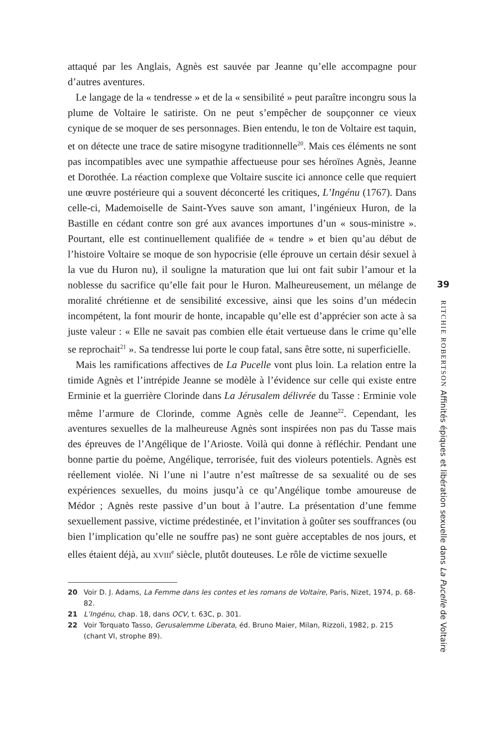attaqué par les Anglais, Agnès est sauvée par Jeanne qu’elle accompagne pour d’autres aventures.
Le langage de la « tendresse » et de la « sensibilité » peut paraître incongru sous la plume de Voltaire le satiriste. On ne peut s’empêcher de soupçonner ce vieux cynique de se moquer de ses personnages. Bien entendu, le ton de Voltaire est taquin, et on détecte une trace de satire misogyne traditionnelle<sup>20</sup>. Mais ces éléments ne sont pas incompatibles avec une sympathie affectueuse pour ses héroïnes Agnès, Jeanne et Dorothée. La réaction complexe que Voltaire suscite ici annonce celle que requiert une œuvre postérieure qui a souvent déconcerté les critiques, L’Ingénu (1767). Dans celle-ci, Mademoiselle de Saint-Yves sauve son amant, l’ingénieux Huron, de la Bastille en cédant contre son gré aux avances importunes d’un « sous-ministre ». Pourtant, elle est continuellement qualifiée de « tendre » et bien qu’au début de l’histoire Voltaire se moque de son hypocrisie (elle éprouve un certain désir sexuel à la vue du Huron nu), il souligne la maturation que lui ont fait subir l’amour et la noblesse du sacrifice qu’elle fait pour le Huron. Malheureusement, un mélange de moralité chrétienne et de sensibilité excessive, ainsi que les soins d’un médecin incompétent, la font mourir de honte, incapable qu’elle est d’apprécier son acte à sa juste valeur : « Elle ne savait pas combien elle était vertueuse dans le crime qu’elle se reprochait<sup>21</sup> ». Sa tendresse lui porte le coup fatal, sans être sotte, ni superficielle.
Mais les ramifications affectives de La Pucelle vont plus loin. La relation entre la timide Agnès et l’intrépide Jeanne se modèle à l’évidence sur celle qui existe entre Erminie et la guerrière Clorinde dans La Jérusalem délivrée du Tasse : Erminie vole même l’armure de Clorinde, comme Agnès celle de Jeanne<sup>22</sup>. Cependant, les aventures sexuelles de la malheureuse Agnès sont inspirées non pas du Tasse mais des épreuves de l’Angélique de l’Arioste. Voilà qui donne à réfléchir. Pendant une bonne partie du poème, Angélique, terrorisée, fuit des violeurs potentiels. Agnès est réellement violée. Ni l’une ni l’autre n’est maîtresse de sa sexualité ou de ses expériences sexuelles, du moins jusqu’à ce qu’Angélique tombe amoureuse de Médor ; Agnès reste passive d’un bout à l’autre. La présentation d’une femme sexuellement passive, victime prédestinée, et l’invitation à goûter ses souffrances (ou bien l’implication qu’elle ne souffre pas) ne sont guère acceptables de nos jours, et elles étaient déjà, au XVIII<sup>e</sup> siècle, plutôt douteuses. Le rôle de victime sexuelle
20 Voir D. J. Adams, La Femme dans les contes et les romans de Voltaire, Paris, Nizet, 1974, p. 68-82.
21 L’Ingénu, chap. 18, dans OCV, t. 63C, p. 301.
22 Voir Torquato Tasso, Gerusalemme Liberata, éd. Bruno Maier, Milan, Rizzoli, 1982, p. 215 (chant VI, strophe 89).
39
RITCHIE ROBERTSON Affinités épiques et libération sexuelle dans La Pucelle de Voltaire